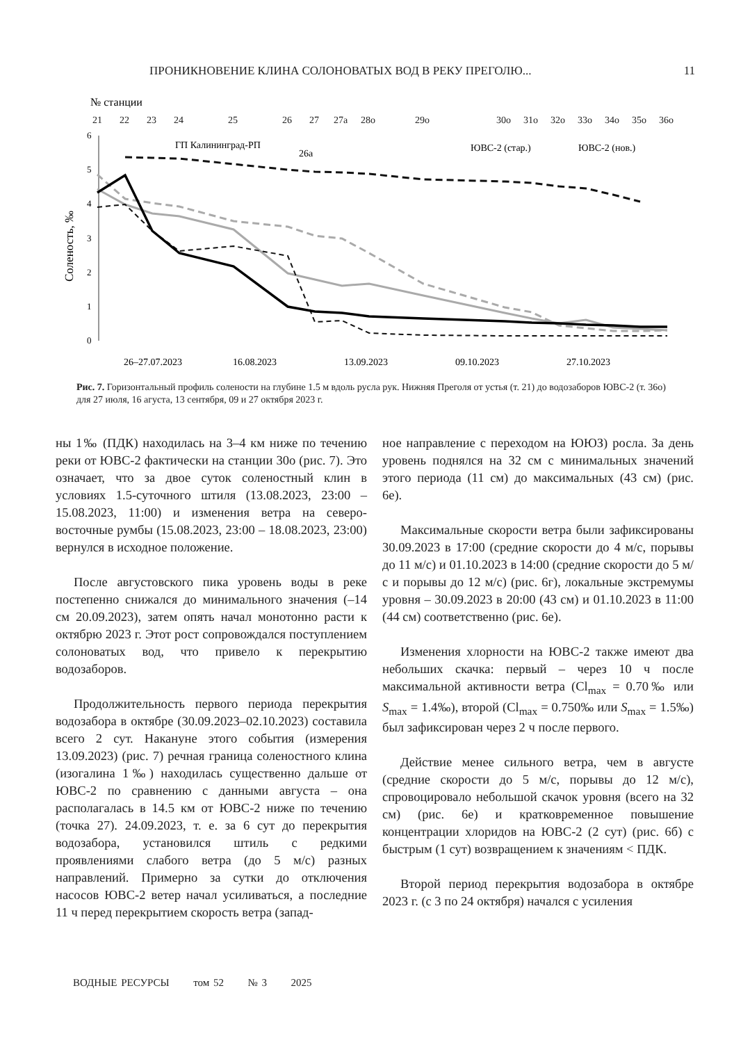ПРОНИКНОВЕНИЕ КЛИНА СОЛОНОВАТЫХ ВОД В РЕКУ ПРЕГОЛЮ... 11
№ станции
21
22
23
24
25
26
27
27а
28о
29о
30о
31о
32о
33о
34о
35о
36о
ГП Калининград-РП
26а
ЮВС-2 (стар.)
ЮВС-2 (нов.)
Соленость, ‰
0
1
2
3
4
5
6
26–27.07.2023
16.08.2023
13.09.2023
09.10.2023
27.10.2023
Рис. 7. Горизонтальный профиль солености на глубине 1.5 м вдоль русла рук. Нижняя Преголя от устья (т. 21) до водозаборов ЮВС-2 (т. 36о) для 27 июля, 16 агуста, 13 сентября, 09 и 27 октября 2023 г.
ны 1‰ (ПДК) находилась на 3–4 км ниже по течению реки от ЮВС-2 фактически на станции 30о (рис. 7). Это означает, что за двое суток соленостный клин в условиях 1.5-суточного штиля (13.08.2023, 23:00 – 15.08.2023, 11:00) и изменения ветра на северо-восточные румбы (15.08.2023, 23:00 – 18.08.2023, 23:00) вернулся в исходное положение.
После августовского пика уровень воды в реке постепенно снижался до минимального значения (–14 см 20.09.2023), затем опять начал монотонно расти к октябрю 2023 г. Этот рост сопровождался поступлением солоноватых вод, что привело к перекрытию водозаборов.
Продолжительность первого периода перекрытия водозабора в октябре (30.09.2023–02.10.2023) составила всего 2 сут. Накануне этого события (измерения 13.09.2023) (рис. 7) речная граница соленостного клина (изогалина 1‰) находилась существенно дальше от ЮВС-2 по сравнению с данными августа – она располагалась в 14.5 км от ЮВС-2 ниже по течению (точка 27). 24.09.2023, т. е. за 6 сут до перекрытия водозабора, установился штиль с редкими проявлениями слабого ветра (до 5 м/с) разных направлений. Примерно за сутки до отключения насосов ЮВС-2 ветер начал усиливаться, а последние 11 ч перед перекрытием скорость ветра (запад-
ное направление с переходом на ЮЮЗ) росла. За день уровень поднялся на 32 см с минимальных значений этого периода (11 см) до максимальных (43 см) (рис. 6е).
Максимальные скорости ветра были зафиксированы 30.09.2023 в 17:00 (средние скорости до 4 м/с, порывы до 11 м/с) и 01.10.2023 в 14:00 (средние скорости до 5 м/с и порывы до 12 м/с) (рис. 6г), локальные экстремумы уровня – 30.09.2023 в 20:00 (43 см) и 01.10.2023 в 11:00 (44 см) соответственно (рис. 6е).
Изменения хлорности на ЮВС-2 также имеют два небольших скачка: первый – через 10 ч после максимальной активности ветра (Cl<sub>max</sub> = 0.70‰ или S<sub>max</sub> = 1.4‰), второй (Cl<sub>max</sub> = 0.750‰ или S<sub>max</sub> = 1.5‰) был зафиксирован через 2 ч после первого.
Действие менее сильного ветра, чем в августе (средние скорости до 5 м/с, порывы до 12 м/с), спровоцировало небольшой скачок уровня (всего на 32 см) (рис. 6е) и кратковременное повышение концентрации хлоридов на ЮВС-2 (2 сут) (рис. 6б) с быстрым (1 сут) возвращением к значениям < ПДК.
Второй период перекрытия водозабора в октябре 2023 г. (с 3 по 24 октября) начался с усиления
ВОДНЫЕ РЕСУРСЫ том 52 № 3 2025